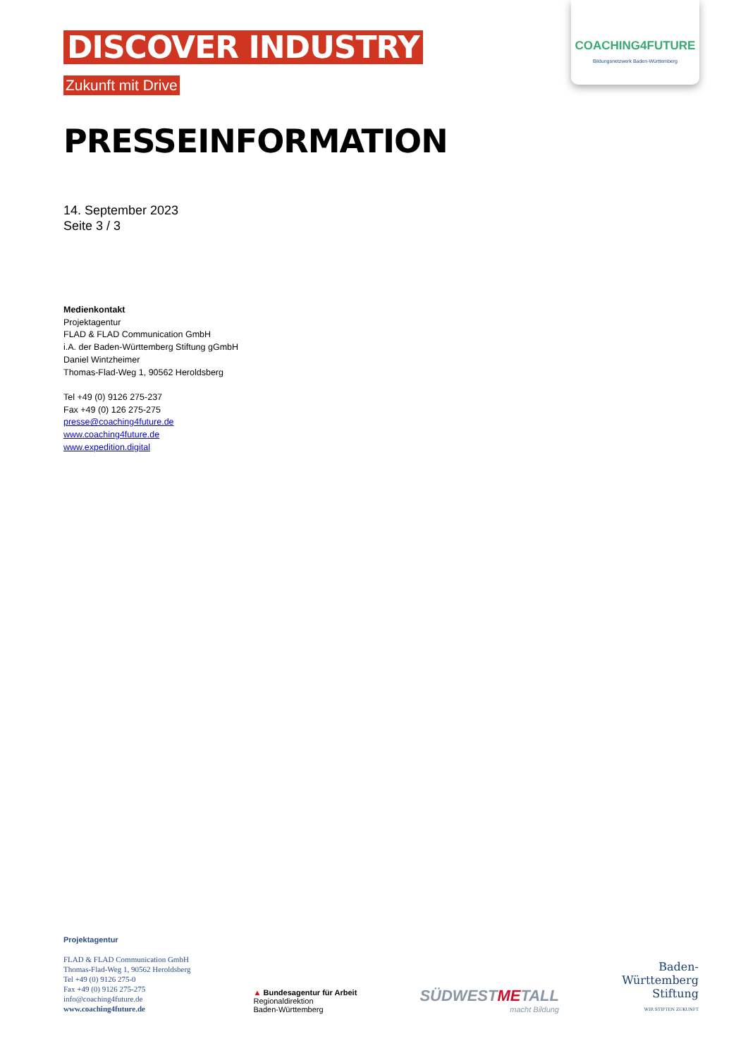COACHING4FUTURE
Bildungsnetzwerk Baden-Württemberg
DISCOVER INDUSTRY
Zukunft mit Drive
PRESSEINFORMATION
14. September 2023
Seite 3 / 3
Medienkontakt
Projektagentur
FLAD & FLAD Communication GmbH
i.A. der Baden-Württemberg Stiftung gGmbH
Daniel Wintzheimer
Thomas-Flad-Weg 1, 90562 Heroldsberg
Tel +49 (0) 9126 275-237
Fax +49 (0) 126 275-275
presse@coaching4future.de
www.coaching4future.de
www.expedition.digital
Projektagentur
FLAD & FLAD Communication GmbH
Thomas-Flad-Weg 1, 90562 Heroldsberg
Tel +49 (0) 9126 275-0
Fax +49 (0) 9126 275-275
info@coaching4future.de
www.coaching4future.de
▲ Bundesagentur für Arbeit
Regionaldirektion
Baden-Württemberg
SÜDWESTMETALL
macht Bildung
Baden-
Württemberg
Stiftung
WIR STIFTEN ZUKUNFT